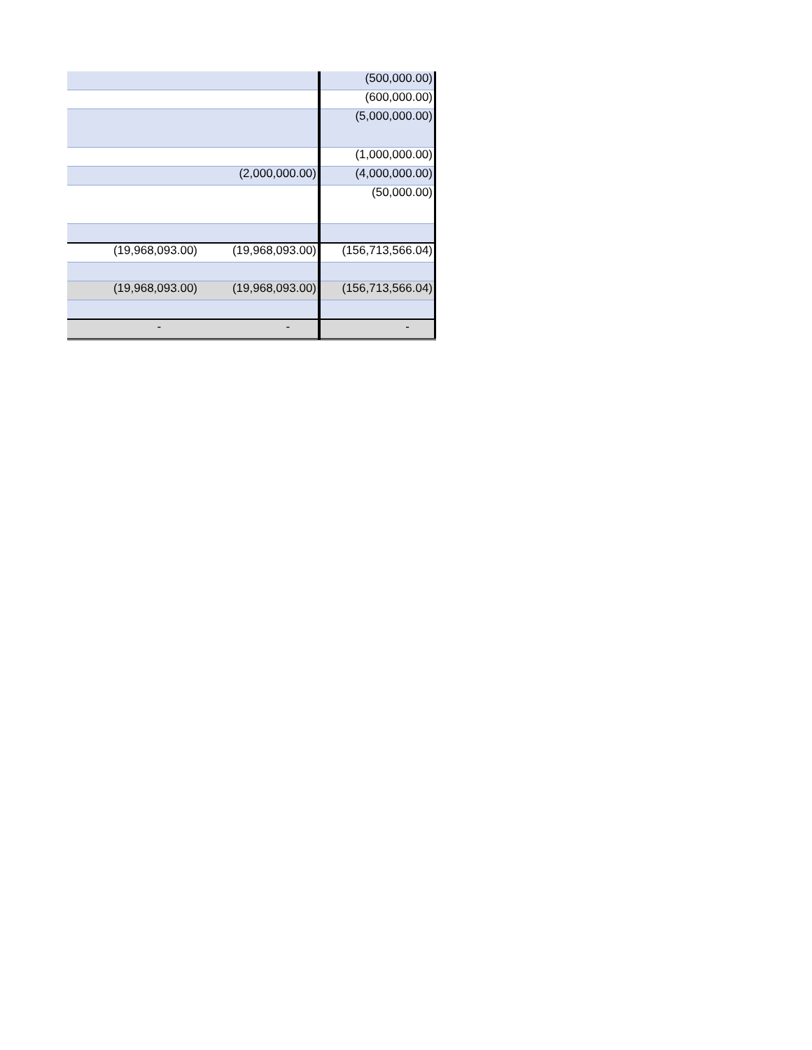| | | (500,000.00) |
| | | (600,000.00) |
| | | (5,000,000.00) |
| | | (1,000,000.00) |
| | (2,000,000.00) | (4,000,000.00) |
| | | (50,000.00) |
| (19,968,093.00) | (19,968,093.00) | (156,713,566.04) |
| (19,968,093.00) | (19,968,093.00) | (156,713,566.04) |
| - | - | - |